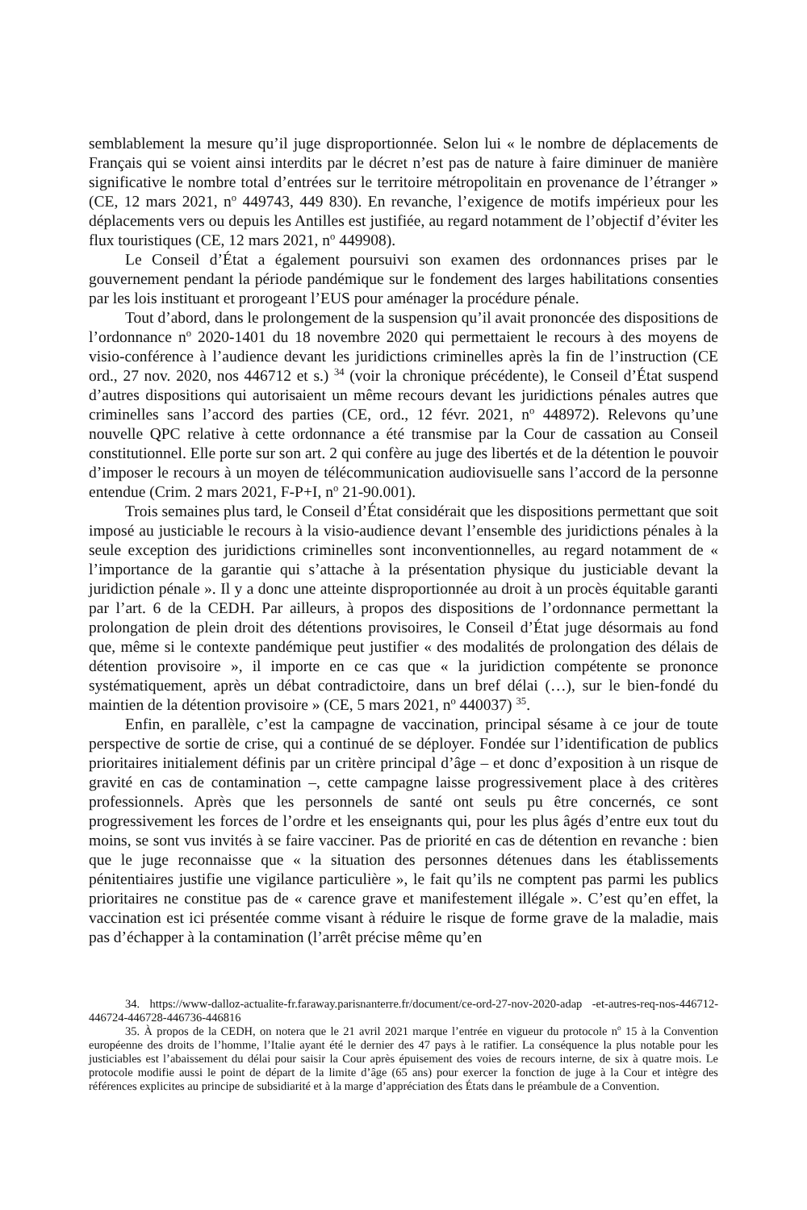semblablement la mesure qu’il juge disproportionnée. Selon lui « le nombre de déplacements de Français qui se voient ainsi interdits par le décret n’est pas de nature à faire diminuer de manière significative le nombre total d’entrées sur le territoire métropolitain en provenance de l’étranger » (CE, 12 mars 2021, n<sup>o</sup> 449743, 449 830). En revanche, l’exigence de motifs impérieux pour les déplacements vers ou depuis les Antilles est justifiée, au regard notamment de l’objectif d’éviter les flux touristiques (CE, 12 mars 2021, n<sup>o</sup> 449908).
Le Conseil d’État a également poursuivi son examen des ordonnances prises par le gouvernement pendant la période pandémique sur le fondement des larges habilitations consenties par les lois instituant et prorogeant l’EUS pour aménager la procédure pénale.
Tout d’abord, dans le prolongement de la suspension qu’il avait prononcée des dispositions de l’ordonnance n<sup>o</sup> 2020-1401 du 18 novembre 2020 qui permettaient le recours à des moyens de visio-conférence à l’audience devant les juridictions criminelles après la fin de l’instruction (CE ord., 27 nov. 2020, nos 446712 et s.) <sup>34</sup> (voir la chronique précédente), le Conseil d’État suspend d’autres dispositions qui autorisaient un même recours devant les juridictions pénales autres que criminelles sans l’accord des parties (CE, ord., 12 févr. 2021, n<sup>o</sup> 448972). Relevons qu’une nouvelle QPC relative à cette ordonnance a été transmise par la Cour de cassation au Conseil constitutionnel. Elle porte sur son art. 2 qui confère au juge des libertés et de la détention le pouvoir d’imposer le recours à un moyen de télécommunication audiovisuelle sans l’accord de la personne entendue (Crim. 2 mars 2021, F-P+I, n<sup>o</sup> 21-90.001).
Trois semaines plus tard, le Conseil d’État considérait que les dispositions permettant que soit imposé au justiciable le recours à la visio-audience devant l’ensemble des juridictions pénales à la seule exception des juridictions criminelles sont inconventionnelles, au regard notamment de « l’importance de la garantie qui s’attache à la présentation physique du justiciable devant la juridiction pénale ». Il y a donc une atteinte disproportionnée au droit à un procès équitable garanti par l’art. 6 de la CEDH. Par ailleurs, à propos des dispositions de l’ordonnance permettant la prolongation de plein droit des détentions provisoires, le Conseil d’État juge désormais au fond que, même si le contexte pandémique peut justifier « des modalités de prolongation des délais de détention provisoire », il importe en ce cas que « la juridiction compétente se prononce systématiquement, après un débat contradictoire, dans un bref délai (…), sur le bien-fondé du maintien de la détention provisoire » (CE, 5 mars 2021, n<sup>o</sup> 440037) <sup>35</sup>.
Enfin, en parallèle, c’est la campagne de vaccination, principal sésame à ce jour de toute perspective de sortie de crise, qui a continué de se déployer. Fondée sur l’identification de publics prioritaires initialement définis par un critère principal d’âge – et donc d’exposition à un risque de gravité en cas de contamination –, cette campagne laisse progressivement place à des critères professionnels. Après que les personnels de santé ont seuls pu être concernés, ce sont progressivement les forces de l’ordre et les enseignants qui, pour les plus âgés d’entre eux tout du moins, se sont vus invités à se faire vacciner. Pas de priorité en cas de détention en revanche : bien que le juge reconnaisse que « la situation des personnes détenues dans les établissements pénitentiaires justifie une vigilance particulière », le fait qu’ils ne comptent pas parmi les publics prioritaires ne constitue pas de « carence grave et manifestement illégale ». C’est qu’en effet, la vaccination est ici présentée comme visant à réduire le risque de forme grave de la maladie, mais pas d’échapper à la contamination (l’arrêt précise même qu’en
34. https://www-dalloz-actualite-fr.faraway.parisnanterre.fr/document/ce-ord-27-nov-2020-adap -et-autres-req-nos-446712-446724-446728-446736-446816
35. À propos de la CEDH, on notera que le 21 avril 2021 marque l’entrée en vigueur du protocole n<sup>o</sup> 15 à la Convention européenne des droits de l’homme, l’Italie ayant été le dernier des 47 pays à le ratifier. La conséquence la plus notable pour les justiciables est l’abaissement du délai pour saisir la Cour après épuisement des voies de recours interne, de six à quatre mois. Le protocole modifie aussi le point de départ de la limite d’âge (65 ans) pour exercer la fonction de juge à la Cour et intègre des références explicites au principe de subsidiarité et à la marge d’appréciation des États dans le préambule de a Convention.